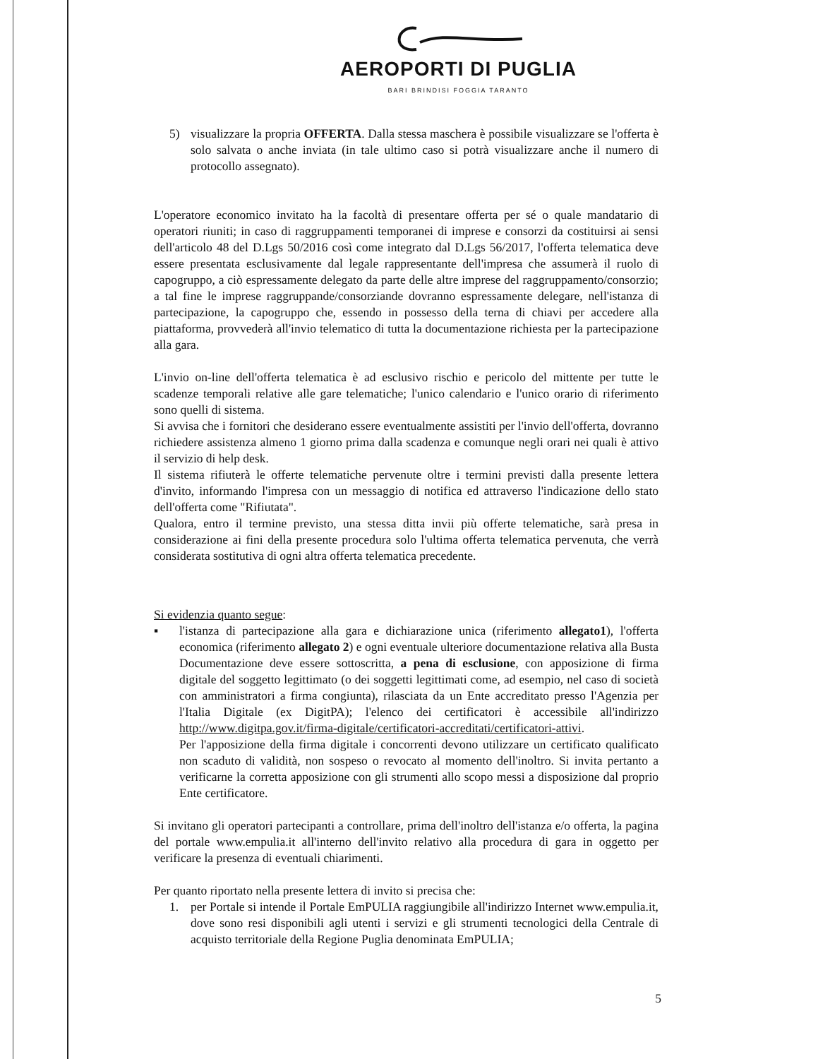AEROPORTI DI PUGLIA
BARI BRINDISI FOGGIA TARANTO
5) visualizzare la propria OFFERTA. Dalla stessa maschera è possibile visualizzare se l'offerta è solo salvata o anche inviata (in tale ultimo caso si potrà visualizzare anche il numero di protocollo assegnato).
L'operatore economico invitato ha la facoltà di presentare offerta per sé o quale mandatario di operatori riuniti; in caso di raggruppamenti temporanei di imprese e consorzi da costituirsi ai sensi dell'articolo 48 del D.Lgs 50/2016 così come integrato dal D.Lgs 56/2017, l'offerta telematica deve essere presentata esclusivamente dal legale rappresentante dell'impresa che assumerà il ruolo di capogruppo, a ciò espressamente delegato da parte delle altre imprese del raggruppamento/consorzio; a tal fine le imprese raggruppande/consorziande dovranno espressamente delegare, nell'istanza di partecipazione, la capogruppo che, essendo in possesso della terna di chiavi per accedere alla piattaforma, provvederà all'invio telematico di tutta la documentazione richiesta per la partecipazione alla gara.
L'invio on-line dell'offerta telematica è ad esclusivo rischio e pericolo del mittente per tutte le scadenze temporali relative alle gare telematiche; l'unico calendario e l'unico orario di riferimento sono quelli di sistema.
Si avvisa che i fornitori che desiderano essere eventualmente assistiti per l'invio dell'offerta, dovranno richiedere assistenza almeno 1 giorno prima dalla scadenza e comunque negli orari nei quali è attivo il servizio di help desk.
Il sistema rifiuterà le offerte telematiche pervenute oltre i termini previsti dalla presente lettera d'invito, informando l'impresa con un messaggio di notifica ed attraverso l'indicazione dello stato dell'offerta come "Rifiutata".
Qualora, entro il termine previsto, una stessa ditta invii più offerte telematiche, sarà presa in considerazione ai fini della presente procedura solo l'ultima offerta telematica pervenuta, che verrà considerata sostitutiva di ogni altra offerta telematica precedente.
Si evidenzia quanto segue:
▪ l'istanza di partecipazione alla gara e dichiarazione unica (riferimento allegato1), l'offerta economica (riferimento allegato 2) e ogni eventuale ulteriore documentazione relativa alla Busta Documentazione deve essere sottoscritta, a pena di esclusione, con apposizione di firma digitale del soggetto legittimato (o dei soggetti legittimati come, ad esempio, nel caso di società con amministratori a firma congiunta), rilasciata da un Ente accreditato presso l'Agenzia per l'Italia Digitale (ex DigitPA); l'elenco dei certificatori è accessibile all'indirizzo http://www.digitpa.gov.it/firma-digitale/certificatori-accreditati/certificatori-attivi.
Per l'apposizione della firma digitale i concorrenti devono utilizzare un certificato qualificato non scaduto di validità, non sospeso o revocato al momento dell'inoltro. Si invita pertanto a verificarne la corretta apposizione con gli strumenti allo scopo messi a disposizione dal proprio Ente certificatore.
Si invitano gli operatori partecipanti a controllare, prima dell'inoltro dell'istanza e/o offerta, la pagina del portale www.empulia.it all'interno dell'invito relativo alla procedura di gara in oggetto per verificare la presenza di eventuali chiarimenti.
Per quanto riportato nella presente lettera di invito si precisa che:
1. per Portale si intende il Portale EmPULIA raggiungibile all'indirizzo Internet www.empulia.it, dove sono resi disponibili agli utenti i servizi e gli strumenti tecnologici della Centrale di acquisto territoriale della Regione Puglia denominata EmPULIA;
5